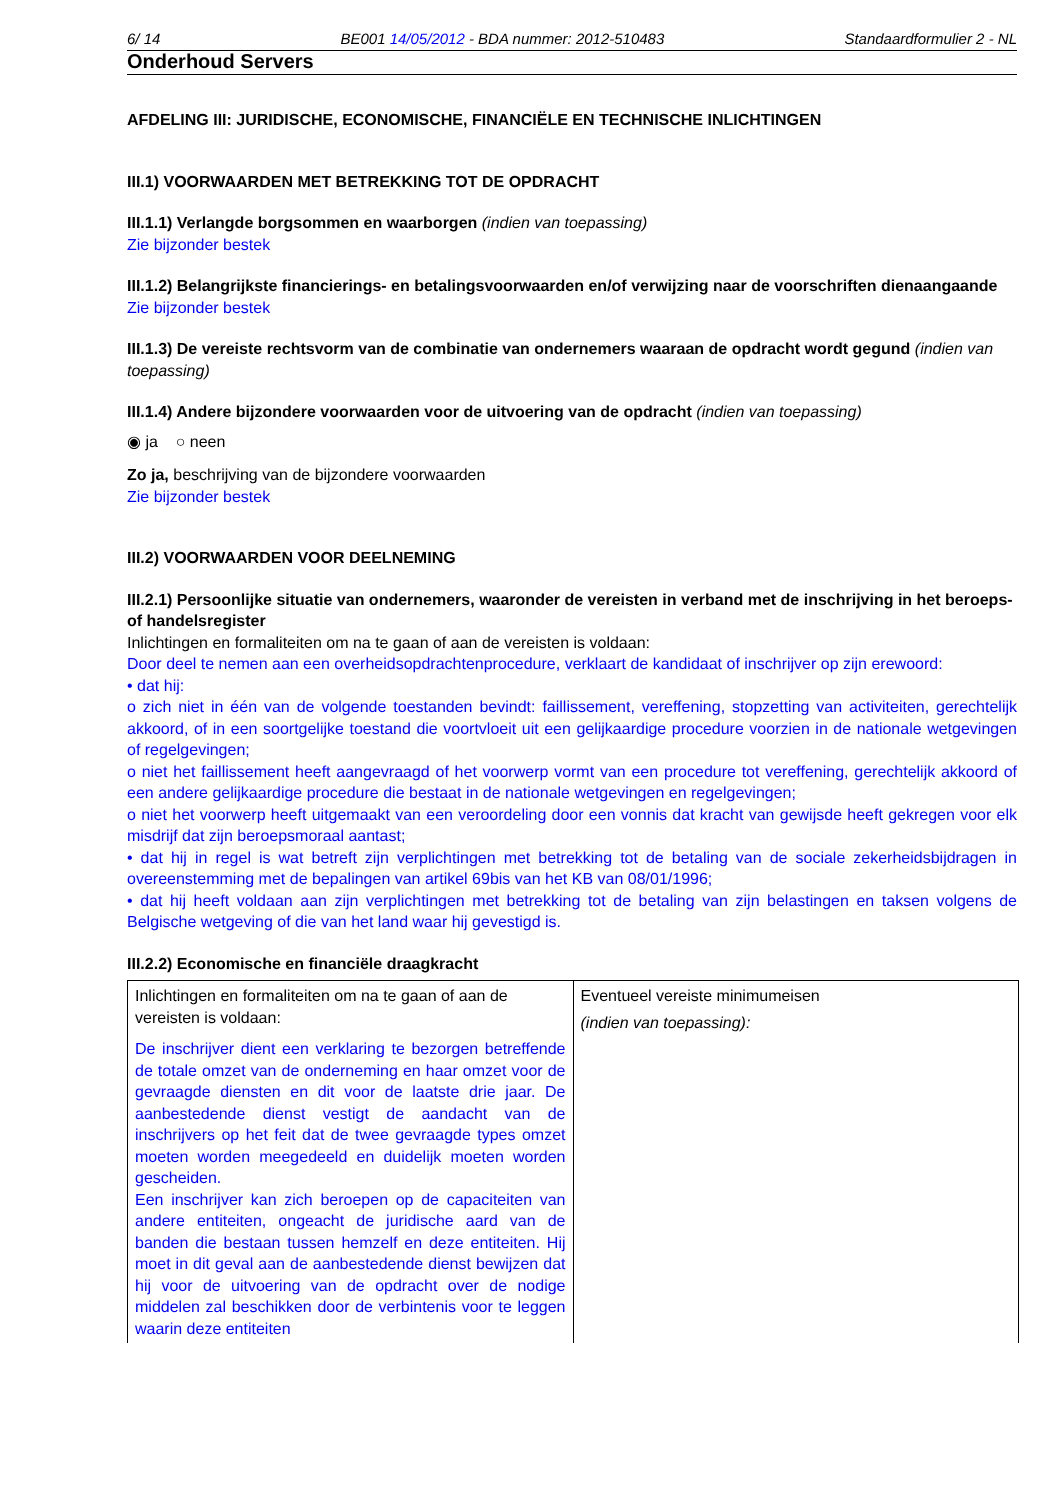6/ 14 BE001 14/05/2012 - BDA nummer: 2012-510483 Standaardformulier 2 - NL
Onderhoud Servers
AFDELING III: JURIDISCHE, ECONOMISCHE, FINANCIËLE EN TECHNISCHE INLICHTINGEN
III.1) VOORWAARDEN MET BETREKKING TOT DE OPDRACHT
III.1.1) Verlangde borgsommen en waarborgen (indien van toepassing)
Zie bijzonder bestek
III.1.2) Belangrijkste financierings- en betalingsvoorwaarden en/of verwijzing naar de voorschriften dienaangaande
Zie bijzonder bestek
III.1.3) De vereiste rechtsvorm van de combinatie van ondernemers waaraan de opdracht wordt gegund (indien van toepassing)
III.1.4) Andere bijzondere voorwaarden voor de uitvoering van de opdracht (indien van toepassing)
◉ ja ○ neen
Zo ja, beschrijving van de bijzondere voorwaarden
Zie bijzonder bestek
III.2) VOORWAARDEN VOOR DEELNEMING
III.2.1) Persoonlijke situatie van ondernemers, waaronder de vereisten in verband met de inschrijving in het beroeps- of handelsregister
Inlichtingen en formaliteiten om na te gaan of aan de vereisten is voldaan:
Door deel te nemen aan een overheidsopdrachtenprocedure, verklaart de kandidaat of inschrijver op zijn erewoord:
• dat hij:
o zich niet in één van de volgende toestanden bevindt: faillissement, vereffening, stopzetting van activiteiten, gerechtelijk akkoord, of in een soortgelijke toestand die voortvloeit uit een gelijkaardige procedure voorzien in de nationale wetgevingen of regelgevingen;
o niet het faillissement heeft aangevraagd of het voorwerp vormt van een procedure tot vereffening, gerechtelijk akkoord of een andere gelijkaardige procedure die bestaat in de nationale wetgevingen en regelgevingen;
o niet het voorwerp heeft uitgemaakt van een veroordeling door een vonnis dat kracht van gewijsde heeft gekregen voor elk misdrijf dat zijn beroepsmoraal aantast;
• dat hij in regel is wat betreft zijn verplichtingen met betrekking tot de betaling van de sociale zekerheidsbijdragen in overeenstemming met de bepalingen van artikel 69bis van het KB van 08/01/1996;
• dat hij heeft voldaan aan zijn verplichtingen met betrekking tot de betaling van zijn belastingen en taksen volgens de Belgische wetgeving of die van het land waar hij gevestigd is.
III.2.2) Economische en financiële draagkracht
| Inlichtingen en formaliteiten om na te gaan of aan de vereisten is voldaan: De inschrijver dient een verklaring te bezorgen betreffende de totale omzet van de onderneming en haar omzet voor de gevraagde diensten en dit voor de laatste drie jaar. De aanbestedende dienst vestigt de aandacht van de inschrijvers op het feit dat de twee gevraagde types omzet moeten worden meegedeeld en duidelijk moeten worden gescheiden. Een inschrijver kan zich beroepen op de capaciteiten van andere entiteiten, ongeacht de juridische aard van de banden die bestaan tussen hemzelf en deze entiteiten. Hij moet in dit geval aan de aanbestedende dienst bewijzen dat hij voor de uitvoering van de opdracht over de nodige middelen zal beschikken door de verbintenis voor te leggen waarin deze entiteiten | Eventueel vereiste minimumeisen (indien van toepassing): |